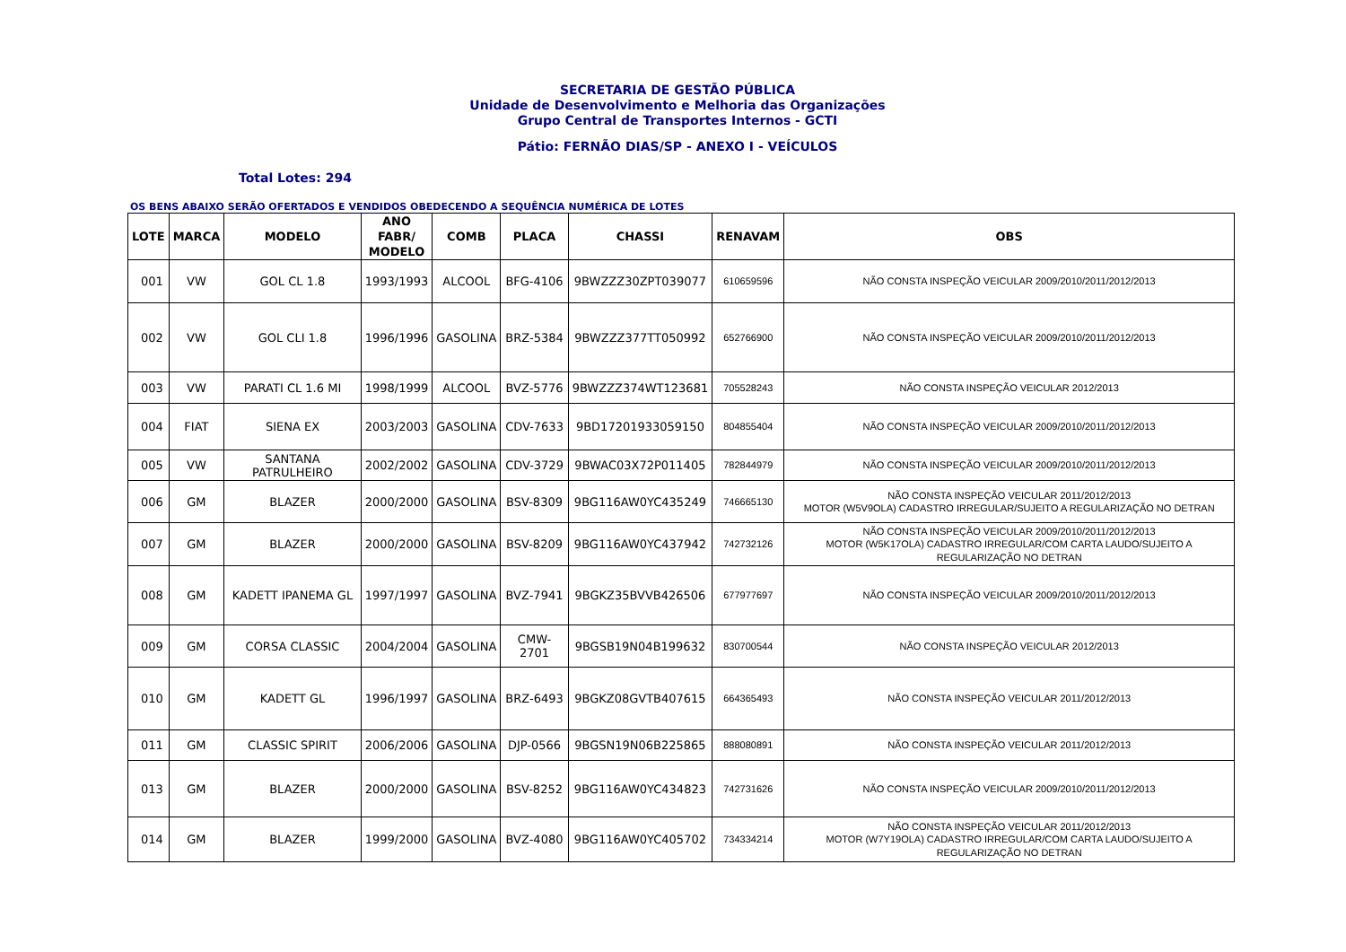SECRETARIA DE GESTÃO PÚBLICA
Unidade de Desenvolvimento e Melhoria das Organizações
Grupo Central de Transportes Internos - GCTI
Pátio: FERNÃO DIAS/SP - ANEXO I - VEÍCULOS
Total Lotes: 294
OS BENS ABAIXO SERÃO OFERTADOS E VENDIDOS OBEDECENDO A SEQUÊNCIA NUMÉRICA DE LOTES
| LOTE | MARCA | MODELO | ANO FABR/ MODELO | COMB | PLACA | CHASSI | RENAVAM | OBS |
| --- | --- | --- | --- | --- | --- | --- | --- | --- |
| 001 | VW | GOL CL 1.8 | 1993/1993 | ALCOOL | BFG-4106 | 9BWZZZ30ZPT039077 | 610659596 | NÃO CONSTA INSPEÇÃO VEICULAR 2009/2010/2011/2012/2013 |
| 002 | VW | GOL CLI 1.8 | 1996/1996 | GASOLINA | BRZ-5384 | 9BWZZZ377TT050992 | 652766900 | NÃO CONSTA INSPEÇÃO VEICULAR 2009/2010/2011/2012/2013 |
| 003 | VW | PARATI CL 1.6 MI | 1998/1999 | ALCOOL | BVZ-5776 | 9BWZZZ374WT123681 | 705528243 | NÃO CONSTA INSPEÇÃO VEICULAR 2012/2013 |
| 004 | FIAT | SIENA EX | 2003/2003 | GASOLINA | CDV-7633 | 9BD17201933059150 | 804855404 | NÃO CONSTA INSPEÇÃO VEICULAR 2009/2010/2011/2012/2013 |
| 005 | VW | SANTANA PATRULHEIRO | 2002/2002 | GASOLINA | CDV-3729 | 9BWAC03X72P011405 | 782844979 | NÃO CONSTA INSPEÇÃO VEICULAR 2009/2010/2011/2012/2013 |
| 006 | GM | BLAZER | 2000/2000 | GASOLINA | BSV-8309 | 9BG116AW0YC435249 | 746665130 | NÃO CONSTA INSPEÇÃO VEICULAR 2011/2012/2013 MOTOR (W5V9OLA) CADASTRO IRREGULAR/SUJEITO A REGULARIZAÇÃO NO DETRAN |
| 007 | GM | BLAZER | 2000/2000 | GASOLINA | BSV-8209 | 9BG116AW0YC437942 | 742732126 | NÃO CONSTA INSPEÇÃO VEICULAR 2009/2010/2011/2012/2013 MOTOR (W5K17OLA) CADASTRO IRREGULAR/COM CARTA LAUDO/SUJEITO A REGULARIZAÇÃO NO DETRAN |
| 008 | GM | KADETT IPANEMA GL | 1997/1997 | GASOLINA | BVZ-7941 | 9BGKZ35BVVB426506 | 677977697 | NÃO CONSTA INSPEÇÃO VEICULAR 2009/2010/2011/2012/2013 |
| 009 | GM | CORSA CLASSIC | 2004/2004 | GASOLINA | CMW-2701 | 9BGSB19N04B199632 | 830700544 | NÃO CONSTA INSPEÇÃO VEICULAR 2012/2013 |
| 010 | GM | KADETT GL | 1996/1997 | GASOLINA | BRZ-6493 | 9BGKZ08GVTB407615 | 664365493 | NÃO CONSTA INSPEÇÃO VEICULAR 2011/2012/2013 |
| 011 | GM | CLASSIC SPIRIT | 2006/2006 | GASOLINA | DJP-0566 | 9BGSN19N06B225865 | 888080891 | NÃO CONSTA INSPEÇÃO VEICULAR 2011/2012/2013 |
| 013 | GM | BLAZER | 2000/2000 | GASOLINA | BSV-8252 | 9BG116AW0YC434823 | 742731626 | NÃO CONSTA INSPEÇÃO VEICULAR 2009/2010/2011/2012/2013 |
| 014 | GM | BLAZER | 1999/2000 | GASOLINA | BVZ-4080 | 9BG116AW0YC405702 | 734334214 | NÃO CONSTA INSPEÇÃO VEICULAR 2011/2012/2013 MOTOR (W7Y19OLA) CADASTRO IRREGULAR/COM CARTA LAUDO/SUJEITO A REGULARIZAÇÃO NO DETRAN |